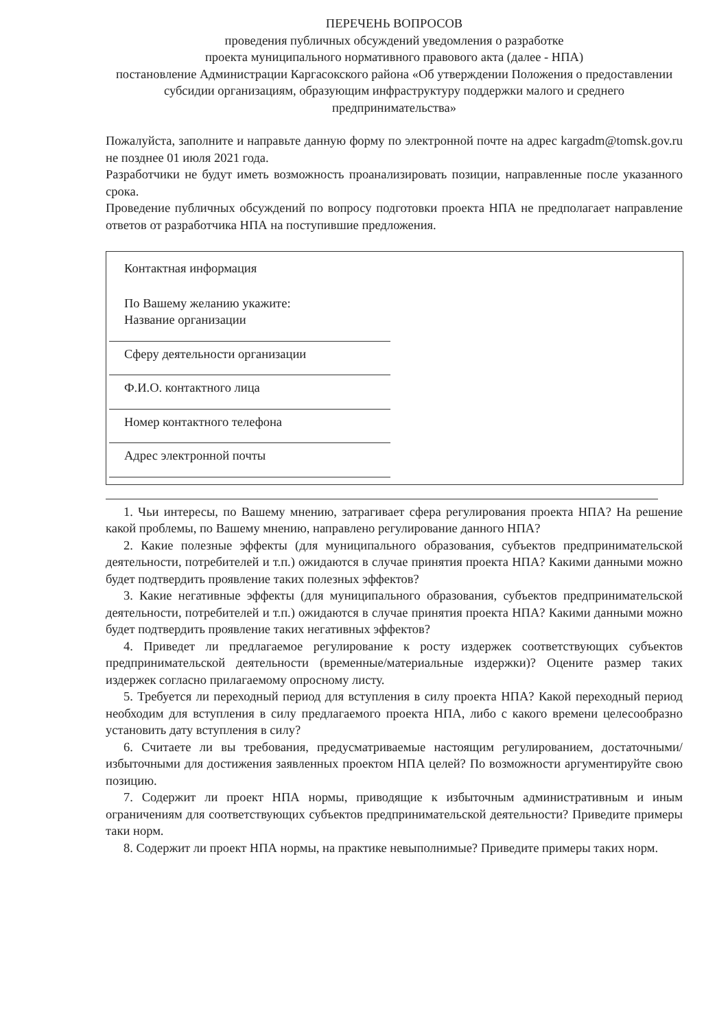ПЕРЕЧЕНЬ ВОПРОСОВ
проведения публичных обсуждений уведомления о разработке
проекта муниципального нормативного правового акта (далее - НПА)
постановление Администрации Каргасокского района «Об утверждении Положения о предоставлении субсидии организациям, образующим инфраструктуру поддержки малого и среднего предпринимательства»
Пожалуйста, заполните и направьте данную форму по электронной почте на адрес kargadm@tomsk.gov.ru не позднее 01 июля 2021 года.
Разработчики не будут иметь возможность проанализировать позиции, направленные после указанного срока.
Проведение публичных обсуждений по вопросу подготовки проекта НПА не предполагает направление ответов от разработчика НПА на поступившие предложения.
Контактная информация
По Вашему желанию укажите:
Название организации
Сферу деятельности организации
Ф.И.О. контактного лица
Номер контактного телефона
Адрес электронной почты
1. Чьи интересы, по Вашему мнению, затрагивает сфера регулирования проекта НПА? На решение какой проблемы, по Вашему мнению, направлено регулирование данного НПА?
2. Какие полезные эффекты (для муниципального образования, субъектов предпринимательской деятельности, потребителей и т.п.) ожидаются в случае принятия проекта НПА? Какими данными можно будет подтвердить проявление таких полезных эффектов?
3. Какие негативные эффекты (для муниципального образования, субъектов предпринимательской деятельности, потребителей и т.п.) ожидаются в случае принятия проекта НПА? Какими данными можно будет подтвердить проявление таких негативных эффектов?
4. Приведет ли предлагаемое регулирование к росту издержек соответствующих субъектов предпринимательской деятельности (временные/материальные издержки)? Оцените размер таких издержек согласно прилагаемому опросному листу.
5. Требуется ли переходный период для вступления в силу проекта НПА? Какой переходный период необходим для вступления в силу предлагаемого проекта НПА, либо с какого времени целесообразно установить дату вступления в силу?
6. Считаете ли вы требования, предусматриваемые настоящим регулированием, достаточными/избыточными для достижения заявленных проектом НПА целей? По возможности аргументируйте свою позицию.
7. Содержит ли проект НПА нормы, приводящие к избыточным административным и иным ограничениям для соответствующих субъектов предпринимательской деятельности? Приведите примеры таки норм.
8. Содержит ли проект НПА нормы, на практике невыполнимые? Приведите примеры таких норм.